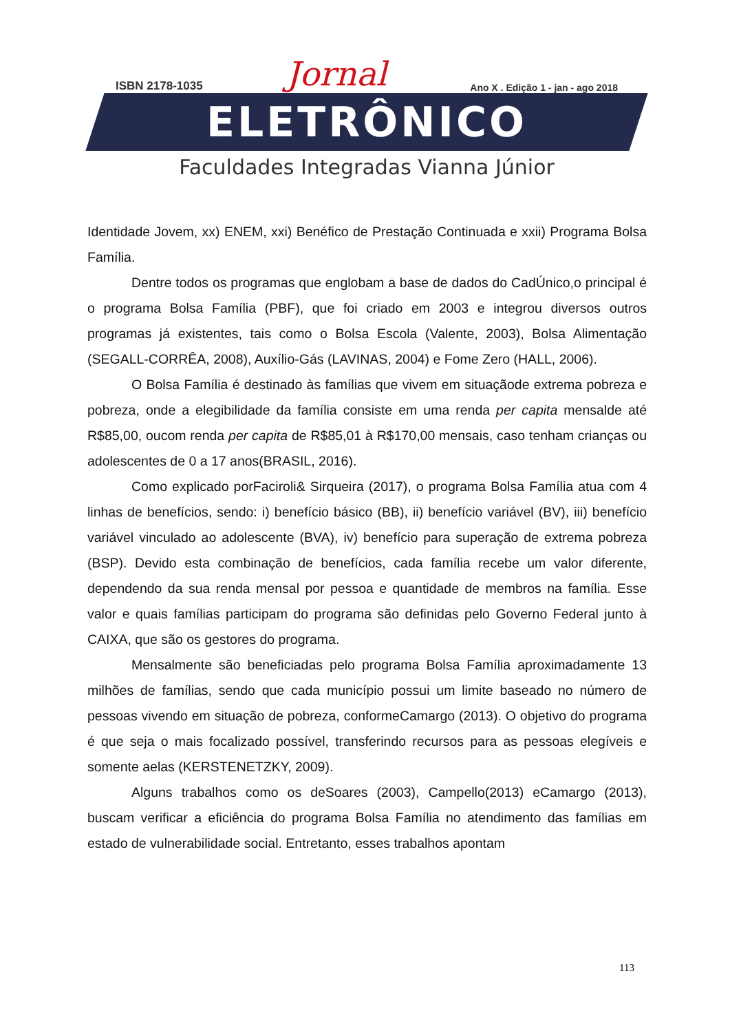ISBN 2178-1035 Jornal Ano X . Edição 1 - jan - ago 2018
ELETRÔNICO
Faculdades Integradas Vianna Júnior
Identidade Jovem, xx) ENEM, xxi) Benéfico de Prestação Continuada e xxii) Programa Bolsa Família.
Dentre todos os programas que englobam a base de dados do CadÚnico,o principal é o programa Bolsa Família (PBF), que foi criado em 2003 e integrou diversos outros programas já existentes, tais como o Bolsa Escola (Valente, 2003), Bolsa Alimentação (SEGALL-CORRÊA, 2008), Auxílio-Gás (LAVINAS, 2004) e Fome Zero (HALL, 2006).
O Bolsa Família é destinado às famílias que vivem em situaçãode extrema pobreza e pobreza, onde a elegibilidade da família consiste em uma renda per capita mensalde até R$85,00, oucom renda per capita de R$85,01 à R$170,00 mensais, caso tenham crianças ou adolescentes de 0 a 17 anos(BRASIL, 2016).
Como explicado porFaciroli& Sirqueira (2017), o programa Bolsa Família atua com 4 linhas de benefícios, sendo: i) benefício básico (BB), ii) benefício variável (BV), iii) benefício variável vinculado ao adolescente (BVA), iv) benefício para superação de extrema pobreza (BSP). Devido esta combinação de benefícios, cada família recebe um valor diferente, dependendo da sua renda mensal por pessoa e quantidade de membros na família. Esse valor e quais famílias participam do programa são definidas pelo Governo Federal junto à CAIXA, que são os gestores do programa.
Mensalmente são beneficiadas pelo programa Bolsa Família aproximadamente 13 milhões de famílias, sendo que cada município possui um limite baseado no número de pessoas vivendo em situação de pobreza, conformeCamargo (2013). O objetivo do programa é que seja o mais focalizado possível, transferindo recursos para as pessoas elegíveis e somente aelas (KERSTENETZKY, 2009).
Alguns trabalhos como os deSoares (2003), Campello(2013) eCamargo (2013), buscam verificar a eficiência do programa Bolsa Família no atendimento das famílias em estado de vulnerabilidade social. Entretanto, esses trabalhos apontam
113